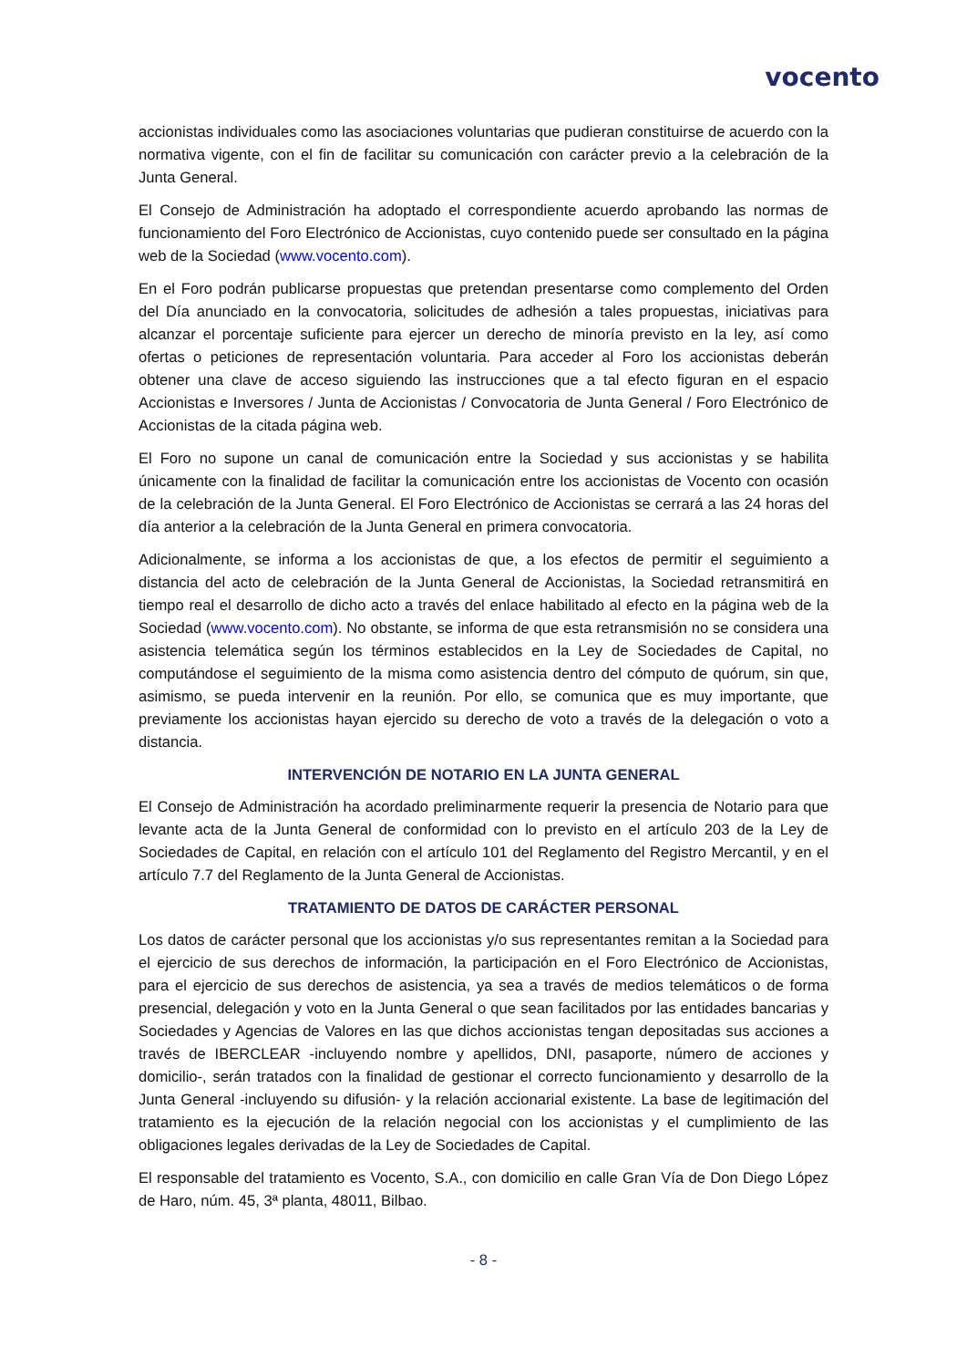vocento
accionistas individuales como las asociaciones voluntarias que pudieran constituirse de acuerdo con la normativa vigente, con el fin de facilitar su comunicación con carácter previo a la celebración de la Junta General.
El Consejo de Administración ha adoptado el correspondiente acuerdo aprobando las normas de funcionamiento del Foro Electrónico de Accionistas, cuyo contenido puede ser consultado en la página web de la Sociedad (www.vocento.com).
En el Foro podrán publicarse propuestas que pretendan presentarse como complemento del Orden del Día anunciado en la convocatoria, solicitudes de adhesión a tales propuestas, iniciativas para alcanzar el porcentaje suficiente para ejercer un derecho de minoría previsto en la ley, así como ofertas o peticiones de representación voluntaria. Para acceder al Foro los accionistas deberán obtener una clave de acceso siguiendo las instrucciones que a tal efecto figuran en el espacio Accionistas e Inversores / Junta de Accionistas / Convocatoria de Junta General / Foro Electrónico de Accionistas de la citada página web.
El Foro no supone un canal de comunicación entre la Sociedad y sus accionistas y se habilita únicamente con la finalidad de facilitar la comunicación entre los accionistas de Vocento con ocasión de la celebración de la Junta General. El Foro Electrónico de Accionistas se cerrará a las 24 horas del día anterior a la celebración de la Junta General en primera convocatoria.
Adicionalmente, se informa a los accionistas de que, a los efectos de permitir el seguimiento a distancia del acto de celebración de la Junta General de Accionistas, la Sociedad retransmitirá en tiempo real el desarrollo de dicho acto a través del enlace habilitado al efecto en la página web de la Sociedad (www.vocento.com). No obstante, se informa de que esta retransmisión no se considera una asistencia telemática según los términos establecidos en la Ley de Sociedades de Capital, no computándose el seguimiento de la misma como asistencia dentro del cómputo de quórum, sin que, asimismo, se pueda intervenir en la reunión. Por ello, se comunica que es muy importante, que previamente los accionistas hayan ejercido su derecho de voto a través de la delegación o voto a distancia.
INTERVENCIÓN DE NOTARIO EN LA JUNTA GENERAL
El Consejo de Administración ha acordado preliminarmente requerir la presencia de Notario para que levante acta de la Junta General de conformidad con lo previsto en el artículo 203 de la Ley de Sociedades de Capital, en relación con el artículo 101 del Reglamento del Registro Mercantil, y en el artículo 7.7 del Reglamento de la Junta General de Accionistas.
TRATAMIENTO DE DATOS DE CARÁCTER PERSONAL
Los datos de carácter personal que los accionistas y/o sus representantes remitan a la Sociedad para el ejercicio de sus derechos de información, la participación en el Foro Electrónico de Accionistas, para el ejercicio de sus derechos de asistencia, ya sea a través de medios telemáticos o de forma presencial, delegación y voto en la Junta General o que sean facilitados por las entidades bancarias y Sociedades y Agencias de Valores en las que dichos accionistas tengan depositadas sus acciones a través de IBERCLEAR -incluyendo nombre y apellidos, DNI, pasaporte, número de acciones y domicilio-, serán tratados con la finalidad de gestionar el correcto funcionamiento y desarrollo de la Junta General -incluyendo su difusión- y la relación accionarial existente. La base de legitimación del tratamiento es la ejecución de la relación negocial con los accionistas y el cumplimiento de las obligaciones legales derivadas de la Ley de Sociedades de Capital.
El responsable del tratamiento es Vocento, S.A., con domicilio en calle Gran Vía de Don Diego López de Haro, núm. 45, 3ª planta, 48011, Bilbao.
- 8 -